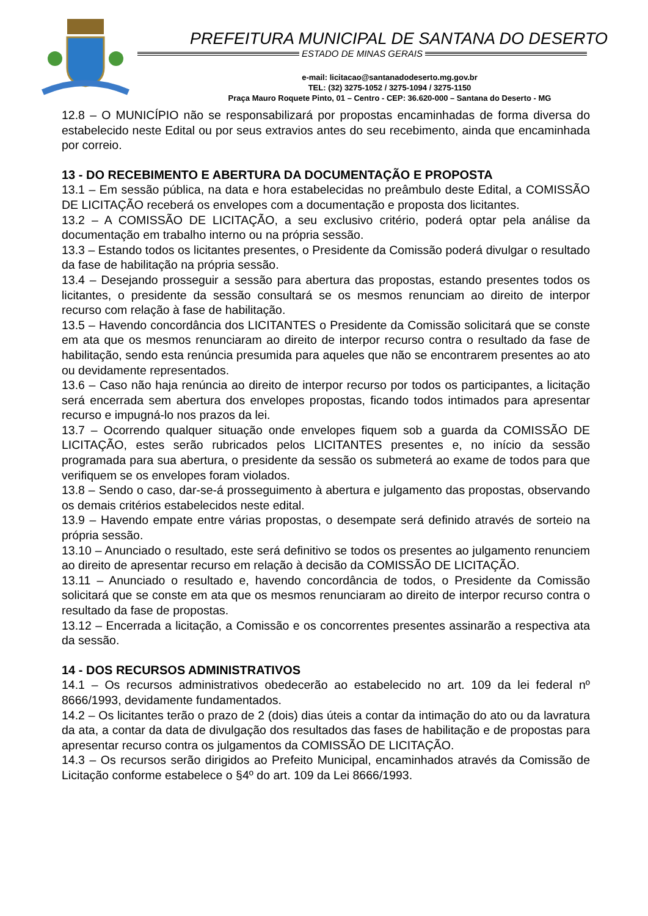PREFEITURA MUNICIPAL DE SANTANA DO DESERTO
ESTADO DE MINAS GERAIS
e-mail: licitacao@santanadodeserto.mg.gov.br
TEL: (32) 3275-1052 / 3275-1094 / 3275-1150
Praça Mauro Roquete Pinto, 01 – Centro - CEP: 36.620-000 – Santana do Deserto - MG
12.8 – O MUNICÍPIO não se responsabilizará por propostas encaminhadas de forma diversa do estabelecido neste Edital ou por seus extravios antes do seu recebimento, ainda que encaminhada por correio.
13 - DO RECEBIMENTO E ABERTURA DA DOCUMENTAÇÃO E PROPOSTA
13.1 – Em sessão pública, na data e hora estabelecidas no preâmbulo deste Edital, a COMISSÃO DE LICITAÇÃO receberá os envelopes com a documentação e proposta dos licitantes.
13.2 – A COMISSÃO DE LICITAÇÃO, a seu exclusivo critério, poderá optar pela análise da documentação em trabalho interno ou na própria sessão.
13.3 – Estando todos os licitantes presentes, o Presidente da Comissão poderá divulgar o resultado da fase de habilitação na própria sessão.
13.4 – Desejando prosseguir a sessão para abertura das propostas, estando presentes todos os licitantes, o presidente da sessão consultará se os mesmos renunciam ao direito de interpor recurso com relação à fase de habilitação.
13.5 – Havendo concordância dos LICITANTES o Presidente da Comissão solicitará que se conste em ata que os mesmos renunciaram ao direito de interpor recurso contra o resultado da fase de habilitação, sendo esta renúncia presumida para aqueles que não se encontrarem presentes ao ato ou devidamente representados.
13.6 – Caso não haja renúncia ao direito de interpor recurso por todos os participantes, a licitação será encerrada sem abertura dos envelopes propostas, ficando todos intimados para apresentar recurso e impugná-lo nos prazos da lei.
13.7 – Ocorrendo qualquer situação onde envelopes fiquem sob a guarda da COMISSÃO DE LICITAÇÃO, estes serão rubricados pelos LICITANTES presentes e, no início da sessão programada para sua abertura, o presidente da sessão os submeterá ao exame de todos para que verifiquem se os envelopes foram violados.
13.8 – Sendo o caso, dar-se-á prosseguimento à abertura e julgamento das propostas, observando os demais critérios estabelecidos neste edital.
13.9 – Havendo empate entre várias propostas, o desempate será definido através de sorteio na própria sessão.
13.10 – Anunciado o resultado, este será definitivo se todos os presentes ao julgamento renunciem ao direito de apresentar recurso em relação à decisão da COMISSÃO DE LICITAÇÃO.
13.11 – Anunciado o resultado e, havendo concordância de todos, o Presidente da Comissão solicitará que se conste em ata que os mesmos renunciaram ao direito de interpor recurso contra o resultado da fase de propostas.
13.12 – Encerrada a licitação, a Comissão e os concorrentes presentes assinarão a respectiva ata da sessão.
14 - DOS RECURSOS ADMINISTRATIVOS
14.1 – Os recursos administrativos obedecerão ao estabelecido no art. 109 da lei federal nº 8666/1993, devidamente fundamentados.
14.2 – Os licitantes terão o prazo de 2 (dois) dias úteis a contar da intimação do ato ou da lavratura da ata, a contar da data de divulgação dos resultados das fases de habilitação e de propostas para apresentar recurso contra os julgamentos da COMISSÃO DE LICITAÇÃO.
14.3 – Os recursos serão dirigidos ao Prefeito Municipal, encaminhados através da Comissão de Licitação conforme estabelece o §4º do art. 109 da Lei 8666/1993.